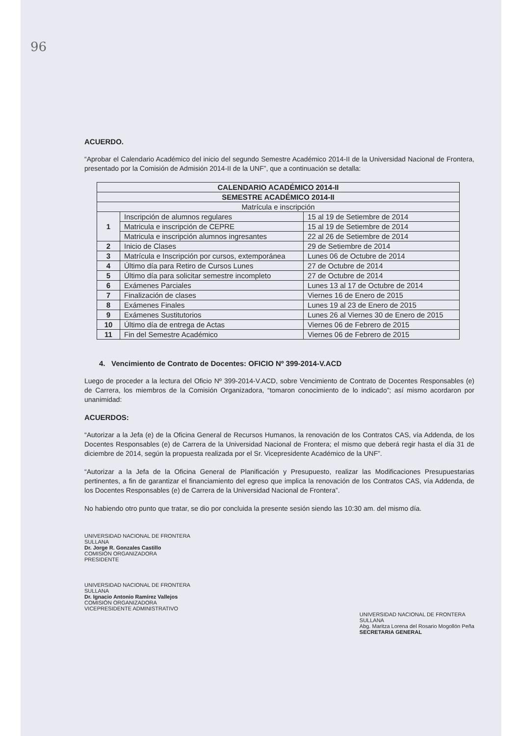96
ACUERDO.
“Aprobar el Calendario Académico del inicio del segundo Semestre Académico 2014-II de la Universidad Nacional de Frontera, presentado por la Comisión de Admisión 2014-II de la UNF”, que a continuación se detalla:
| CALENDARIO ACADÉMICO 2014-II | | |
| --- | --- | --- |
| SEMESTRE ACADÉMICO 2014-II | | |
| Matrícula e inscripción | | |
| 1 | Inscripción de alumnos regulares | 15 al 19 de Setiembre de 2014 |
| | Matricula e inscripción de CEPRE | 15 al 19 de Setiembre de 2014 |
| | Matricula e inscripción alumnos ingresantes | 22 al 26 de Setiembre de 2014 |
| 2 | Inicio de Clases | 29 de Setiembre de 2014 |
| 3 | Matrícula e Inscripción por cursos, extemporánea | Lunes 06 de Octubre de 2014 |
| 4 | Último día para Retiro de Cursos Lunes | 27 de Octubre de 2014 |
| 5 | Último día para solicitar semestre incompleto | 27 de Octubre de 2014 |
| 6 | Exámenes Parciales | Lunes 13 al 17 de Octubre de 2014 |
| 7 | Finalización de clases | Viernes 16 de Enero de 2015 |
| 8 | Exámenes Finales | Lunes 19 al 23 de Enero de 2015 |
| 9 | Exámenes Sustitutorios | Lunes 26 al Viernes 30 de Enero de 2015 |
| 10 | Último día de entrega de Actas | Viernes 06 de Febrero de 2015 |
| 11 | Fin del Semestre Académico | Viernes 06 de Febrero de 2015 |
4. Vencimiento de Contrato de Docentes: OFICIO Nº 399-2014-V.ACD
Luego de proceder a la lectura del Oficio Nº 399-2014-V.ACD, sobre Vencimiento de Contrato de Docentes Responsables (e) de Carrera, los miembros de la Comisión Organizadora, “tomaron conocimiento de lo indicado”; así mismo acordaron por unanimidad:
ACUERDOS:
“Autorizar a la Jefa (e) de la Oficina General de Recursos Humanos, la renovación de los Contratos CAS, vía Addenda, de los Docentes Responsables (e) de Carrera de la Universidad Nacional de Frontera; el mismo que deberá regir hasta el día 31 de diciembre de 2014, según la propuesta realizada por el Sr. Vicepresidente Académico de la UNF”.
“Autorizar a la Jefa de la Oficina General de Planificación y Presupuesto, realizar las Modificaciones Presupuestarias pertinentes, a fin de garantizar el financiamiento del egreso que implica la renovación de los Contratos CAS, vía Addenda, de los Docentes Responsables (e) de Carrera de la Universidad Nacional de Frontera”.
No habiendo otro punto que tratar, se dio por concluida la presente sesión siendo las 10:30 am. del mismo día.
UNIVERSIDAD NACIONAL DE FRONTERA
SULLANA
Dr. Jorge R. Gonzales Castillo
COMISIÓN ORGANIZADORA
PRESIDENTE
UNIVERSIDAD NACIONAL DE FRONTERA
SULLANA
Dr. Ignacio Antonio Ramírez Vallejos
COMISIÓN ORGANIZADORA
VICEPRESIDENTE ADMINISTRATIVO
UNIVERSIDAD NACIONAL DE FRONTERA
SULLANA
Abg. Maritza Lorena del Rosario Mogollón Peña
SECRETARIA GENERAL